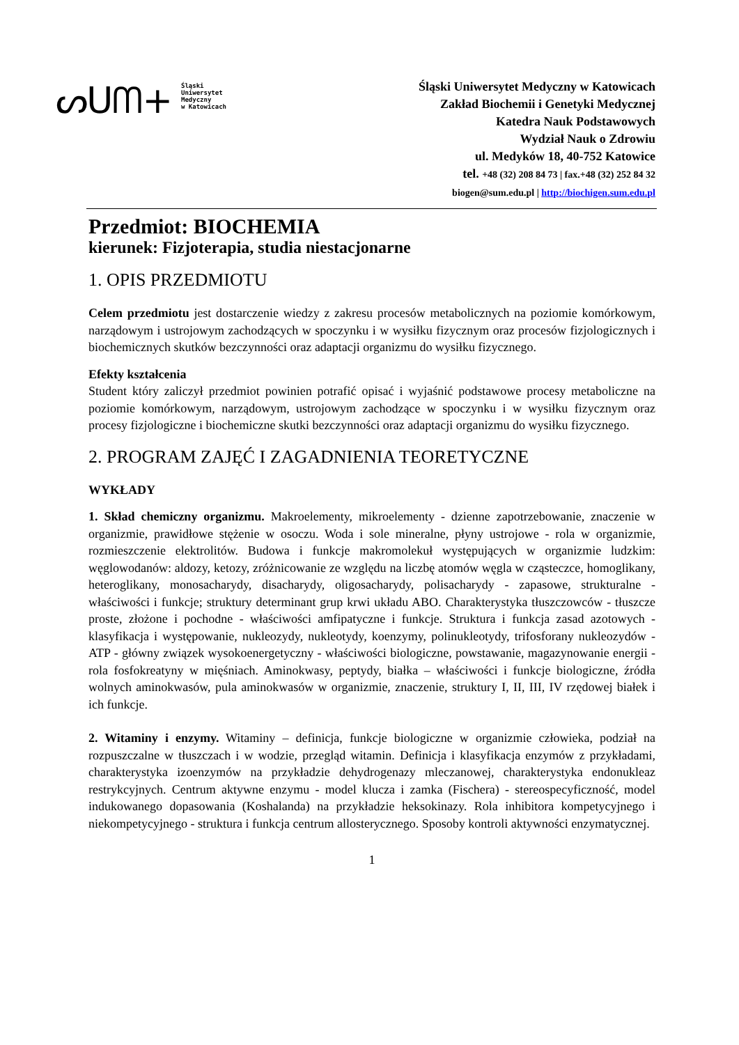ᔕUᗰ+
Śląski
Uniwersytet
Medyczny
w Katowicach
Śląski Uniwersytet Medyczny w Katowicach
Zakład Biochemii i Genetyki Medycznej
Katedra Nauk Podstawowych
Wydział Nauk o Zdrowiu
ul. Medyków 18, 40-752 Katowice
tel. +48 (32) 208 84 73 | fax.+48 (32) 252 84 32
biogen@sum.edu.pl | http://biochigen.sum.edu.pl
Przedmiot: BIOCHEMIA
kierunek: Fizjoterapia, studia niestacjonarne
1. OPIS PRZEDMIOTU
Celem przedmiotu jest dostarczenie wiedzy z zakresu procesów metabolicznych na poziomie komórkowym, narządowym i ustrojowym zachodzących w spoczynku i w wysiłku fizycznym oraz procesów fizjologicznych i biochemicznych skutków bezczynności oraz adaptacji organizmu do wysiłku fizycznego.
Efekty kształcenia
Student który zaliczył przedmiot powinien potrafić opisać i wyjaśnić podstawowe procesy metaboliczne na poziomie komórkowym, narządowym, ustrojowym zachodzące w spoczynku i w wysiłku fizycznym oraz procesy fizjologiczne i biochemiczne skutki bezczynności oraz adaptacji organizmu do wysiłku fizycznego.
2. PROGRAM ZAJĘĆ I ZAGADNIENIA TEORETYCZNE
WYKŁADY
1. Skład chemiczny organizmu. Makroelementy, mikroelementy - dzienne zapotrzebowanie, znaczenie w organizmie, prawidłowe stężenie w osoczu. Woda i sole mineralne, płyny ustrojowe - rola w organizmie, rozmieszczenie elektrolitów. Budowa i funkcje makromolekuł występujących w organizmie ludzkim: węglowodanów: aldozy, ketozy, zróżnicowanie ze względu na liczbę atomów węgla w cząsteczce, homoglikany, heteroglikany, monosacharydy, disacharydy, oligosacharydy, polisacharydy - zapasowe, strukturalne - właściwości i funkcje; struktury determinant grup krwi układu ABO. Charakterystyka tłuszczowców - tłuszcze proste, złożone i pochodne - właściwości amfipatyczne i funkcje. Struktura i funkcja zasad azotowych - klasyfikacja i występowanie, nukleozydy, nukleotydy, koenzymy, polinukleotydy, trifosforany nukleozydów - ATP - główny związek wysokoenergetyczny - właściwości biologiczne, powstawanie, magazynowanie energii - rola fosfokreatyny w mięśniach. Aminokwasy, peptydy, białka – właściwości i funkcje biologiczne, źródła wolnych aminokwasów, pula aminokwasów w organizmie, znaczenie, struktury I, II, III, IV rzędowej białek i ich funkcje.
2. Witaminy i enzymy. Witaminy – definicja, funkcje biologiczne w organizmie człowieka, podział na rozpuszczalne w tłuszczach i w wodzie, przegląd witamin. Definicja i klasyfikacja enzymów z przykładami, charakterystyka izoenzymów na przykładzie dehydrogenazy mleczanowej, charakterystyka endonukleaz restrykcyjnych. Centrum aktywne enzymu - model klucza i zamka (Fischera) - stereospecyficzność, model indukowanego dopasowania (Koshalanda) na przykładzie heksokinazy. Rola inhibitora kompetycyjnego i niekompetycyjnego - struktura i funkcja centrum allosterycznego. Sposoby kontroli aktywności enzymatycznej.
1